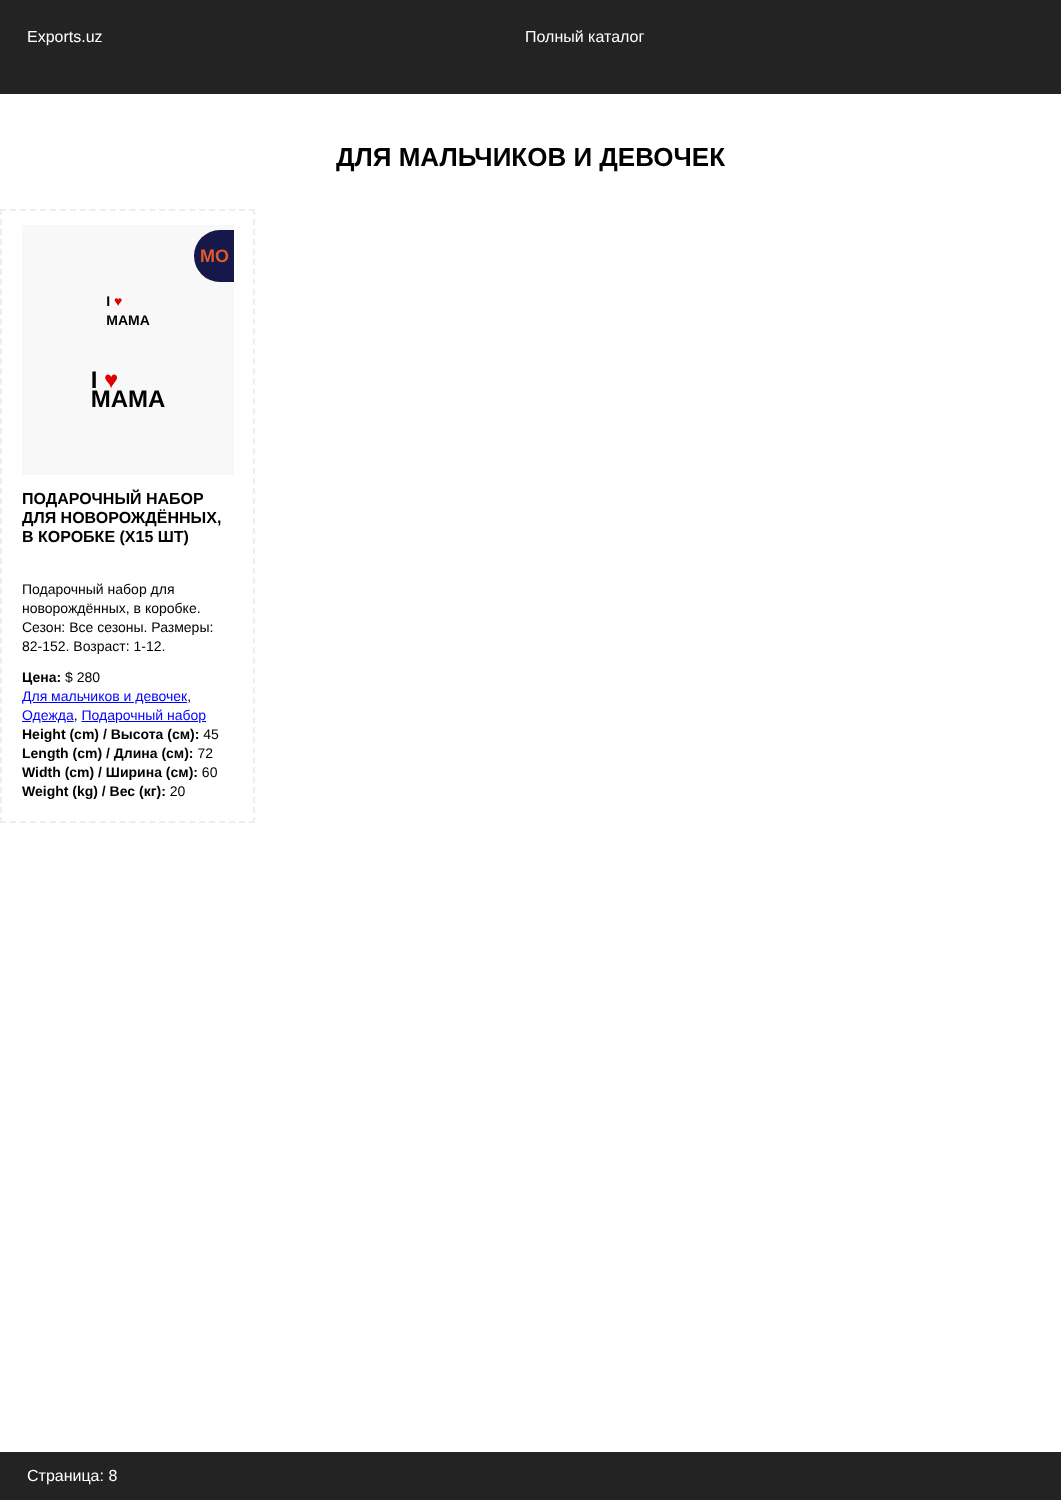Exports.uz Полный каталог
ДЛЯ МАЛЬЧИКОВ И ДЕВОЧЕК
MO
I ♥
MAMA
I ♥
MAMA
ПОДАРОЧНЫЙ НАБОР ДЛЯ НОВОРОЖДЁННЫХ, В КОРОБКЕ (X15 ШТ)
Подарочный набор для новорождённых, в коробке. Сезон: Все сезоны. Размеры: 82-152. Возраст: 1-12.
Цена: $ 280
Для мальчиков и девочек, Одежда, Подарочный набор
Height (cm) / Высота (см): 45
Length (cm) / Длина (см): 72
Width (cm) / Ширина (см): 60
Weight (kg) / Вес (кг): 20
Страница: 8